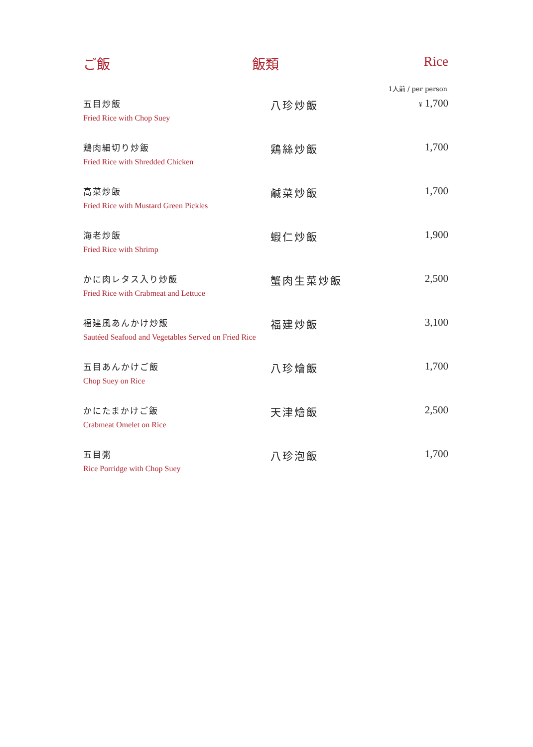ご飯 飯類 Rice
1人前 / per person
| 五目炒飯 Fried Rice with Chop Suey | 八珍炒飯 | ¥ 1,700 |
| 鶏肉細切り炒飯 Fried Rice with Shredded Chicken | 鶏絲炒飯 | 1,700 |
| 高菜炒飯 Fried Rice with Mustard Green Pickles | 鹹菜炒飯 | 1,700 |
| 海老炒飯 Fried Rice with Shrimp | 蝦仁炒飯 | 1,900 |
| かに肉レタス入り炒飯 Fried Rice with Crabmeat and Lettuce | 蟹肉生菜炒飯 | 2,500 |
| 福建風あんかけ炒飯 Sautéed Seafood and Vegetables Served on Fried Rice | 福建炒飯 | 3,100 |
| 五目あんかけご飯 Chop Suey on Rice | 八珍燴飯 | 1,700 |
| かにたまかけご飯 Crabmeat Omelet on Rice | 天津燴飯 | 2,500 |
| 五目粥 Rice Porridge with Chop Suey | 八珍泡飯 | 1,700 |